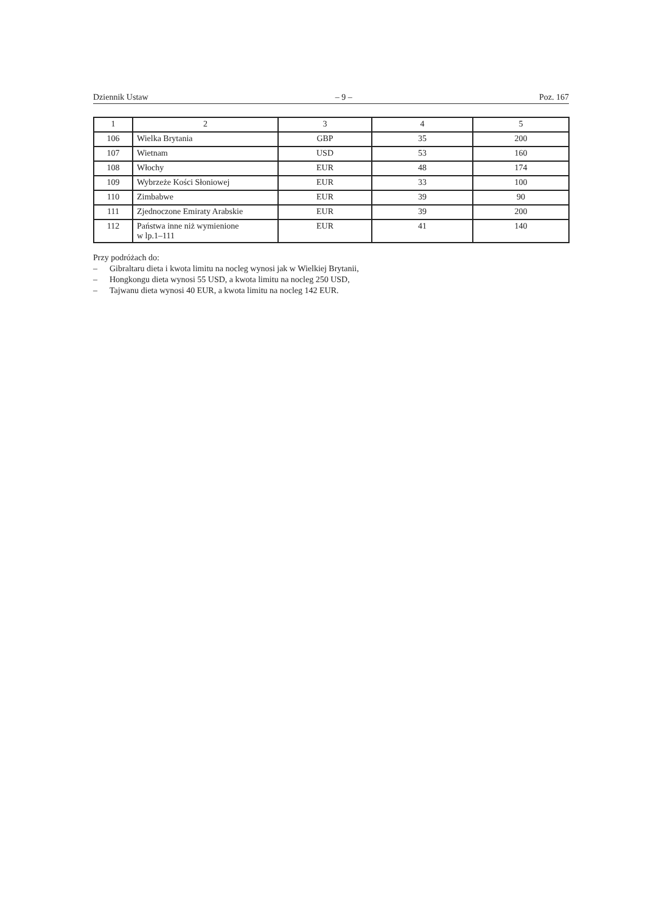Dziennik Ustaw – 9 – Poz. 167
| 1 | 2 | 3 | 4 | 5 |
| --- | --- | --- | --- | --- |
| 106 | Wielka Brytania | GBP | 35 | 200 |
| 107 | Wietnam | USD | 53 | 160 |
| 108 | Włochy | EUR | 48 | 174 |
| 109 | Wybrzeże Kości Słoniowej | EUR | 33 | 100 |
| 110 | Zimbabwe | EUR | 39 | 90 |
| 111 | Zjednoczone Emiraty Arabskie | EUR | 39 | 200 |
| 112 | Państwa inne niż wymienione w lp.1–111 | EUR | 41 | 140 |
Przy podróżach do:
– Gibraltaru dieta i kwota limitu na nocleg wynosi jak w Wielkiej Brytanii,
– Hongkongu dieta wynosi 55 USD, a kwota limitu na nocleg 250 USD,
– Tajwanu dieta wynosi 40 EUR, a kwota limitu na nocleg 142 EUR.